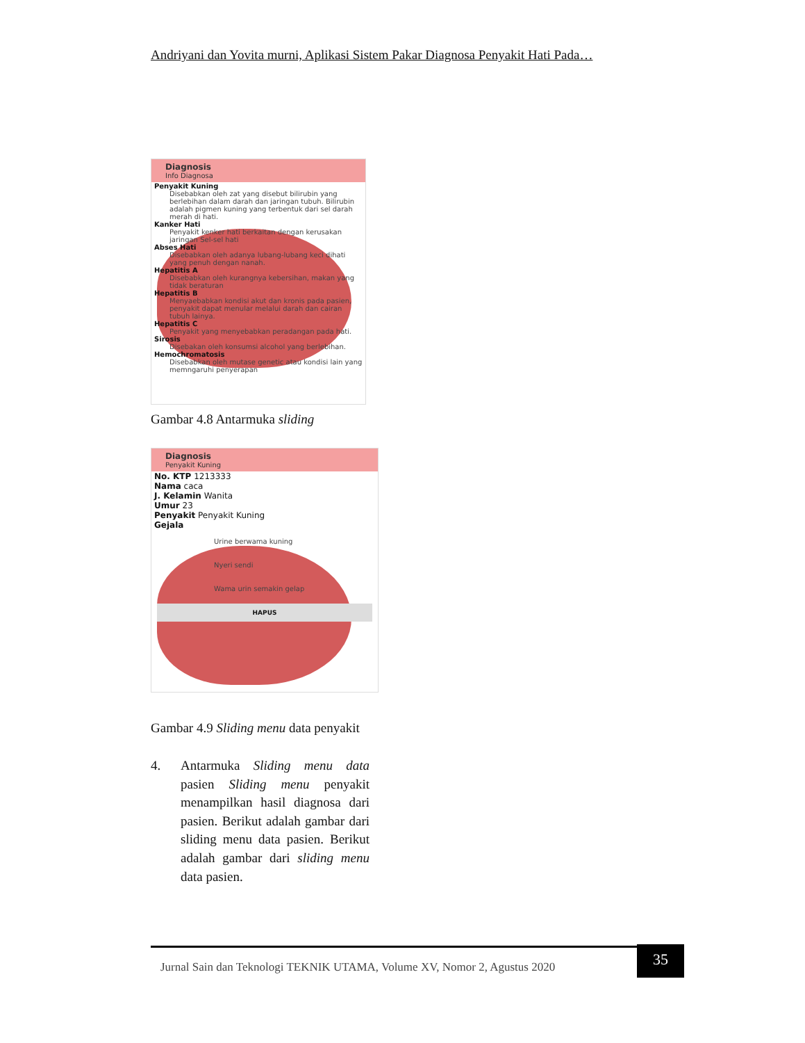Andriyani dan Yovita murni, Aplikasi Sistem Pakar Diagnosa Penyakit Hati Pada…
Diagnosis
Info Diagnosa
Penyakit Kuning
Disebabkan oleh zat yang disebut bilirubin yang berlebihan dalam darah dan jaringan tubuh. Bilirubin adalah pigmen kuning yang terbentuk dari sel darah merah di hati.
Kanker Hati
Penyakit kenker hati berkaitan dengan kerusakan jaringan Sel-sel hati
Abses Hati
Disebabkan oleh adanya lubang-lubang keci dihati yang penuh dengan nanah.
Hepatitis A
Disebabkan oleh kurangnya kebersihan, makan yang tidak beraturan
Hepatitis B
Menyaebabkan kondisi akut dan kronis pada pasien, penyakit dapat menular melalui darah dan cairan tubuh lainya.
Hepatitis C
Penyakit yang menyebabkan peradangan pada hati.
Sirosis
Disebakan oleh konsumsi alcohol yang berlebihan.
Hemochromatosis
Disebabkan oleh mutase genetic atau kondisi lain yang memngaruhi penyerapan
Gambar 4.8 Antarmuka sliding
Diagnosis
Penyakit Kuning
No. KTP 1213333
Nama caca
J. Kelamin Wanita
Umur 23
Penyakit Penyakit Kuning
Gejala
Urine berwama kuning
Nyeri sendi
Wama urin semakin gelap
HAPUS
Gambar 4.9 Sliding menu data penyakit
4. Antarmuka Sliding menu data pasien Sliding menu penyakit menampilkan hasil diagnosa dari pasien. Berikut adalah gambar dari sliding menu data pasien. Berikut adalah gambar dari sliding menu data pasien.
Jurnal Sain dan Teknologi TEKNIK UTAMA, Volume XV, Nomor 2, Agustus 2020 35